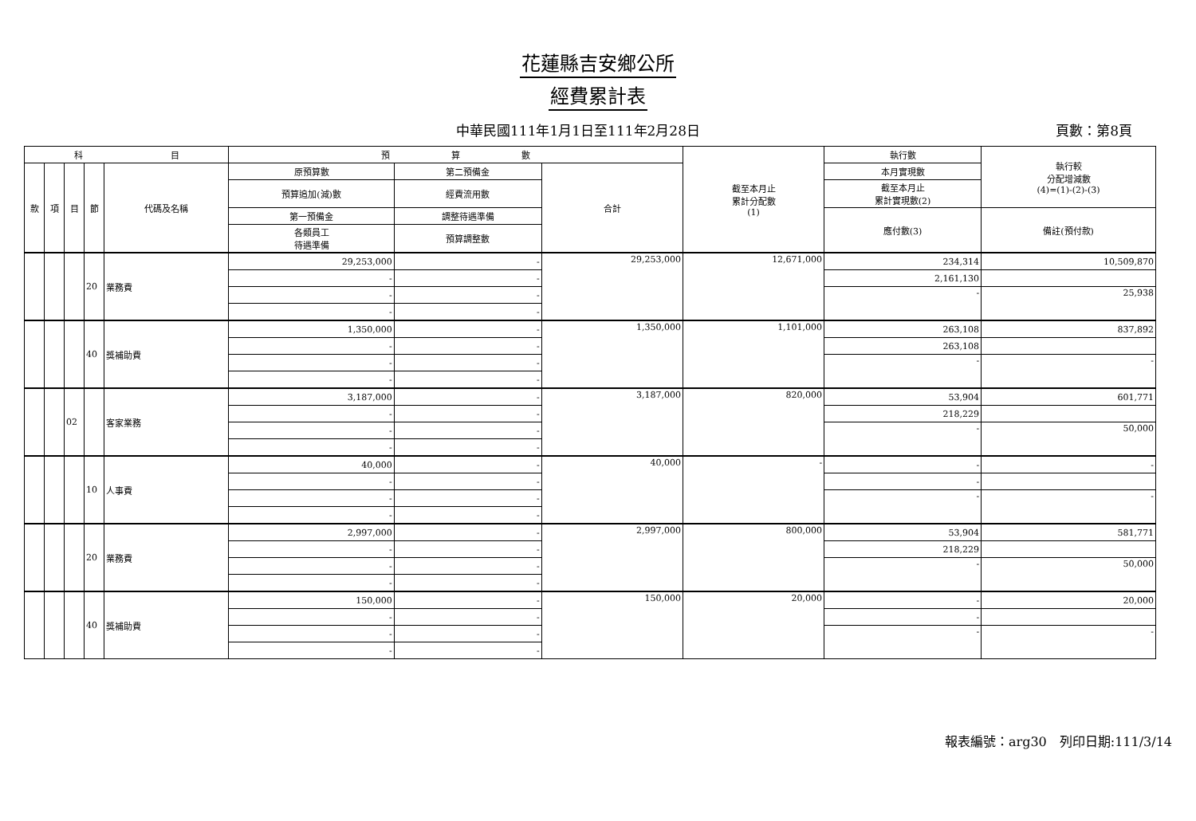花蓮縣吉安鄉公所
經費累計表
中華民國111年1月1日至111年2月28日 頁數：第8頁
| 科 目 | | | | | 預 算 數 | | | 截至本月止 累計分配數 (1) | 執行數 | 執行較 分配增減數 (4)=(1)-(2)-(3) |
| --- | --- | --- | --- | --- | --- | --- | --- | --- | --- | --- |
| 款 | 項 | 目 | 節 | 代碼及名稱 | 原預算數 | 第二預備金 | 合計 | | 本月實現數 | |
| | | | | | 預算追加(減)數 | 經費流用數 | | | 截至本月止 累計實現數(2) | |
| | | | | | 第一預備金 | 調整待遇準備 | | | 應付數(3) | 備註(預付款) |
| | | | | | 各類員工 待遇準備 | 預算調整數 | | | | |
| | | | 20 | 業務費 | 29,253,000 | - | 29,253,000 | 12,671,000 | 234,314 | 10,509,870 |
| | | | | | - | - | | | 2,161,130 | |
| | | | | | - | - | | | - | 25,938 |
| | | | | | - | - | | | | |
| | | | 40 | 獎補助費 | 1,350,000 | - | 1,350,000 | 1,101,000 | 263,108 | 837,892 |
| | | | | | - | - | | | 263,108 | |
| | | | | | - | - | | | - | - |
| | | | | | - | - | | | | |
| | | 02 | | 客家業務 | 3,187,000 | - | 3,187,000 | 820,000 | 53,904 | 601,771 |
| | | | | | - | - | | | 218,229 | |
| | | | | | - | - | | | - | 50,000 |
| | | | | | - | - | | | | |
| | | | 10 | 人事費 | 40,000 | - | 40,000 | - | - | - |
| | | | | | - | - | | | - | |
| | | | | | - | - | | | - | - |
| | | | | | - | - | | | | |
| | | | 20 | 業務費 | 2,997,000 | - | 2,997,000 | 800,000 | 53,904 | 581,771 |
| | | | | | - | - | | | 218,229 | |
| | | | | | - | - | | | - | 50,000 |
| | | | | | - | - | | | | |
| | | | 40 | 獎補助費 | 150,000 | - | 150,000 | 20,000 | - | 20,000 |
| | | | | | - | - | | | - | |
| | | | | | - | - | | | - | - |
| | | | | | - | - | | | | |
報表編號：arg30　列印日期:111/3/14